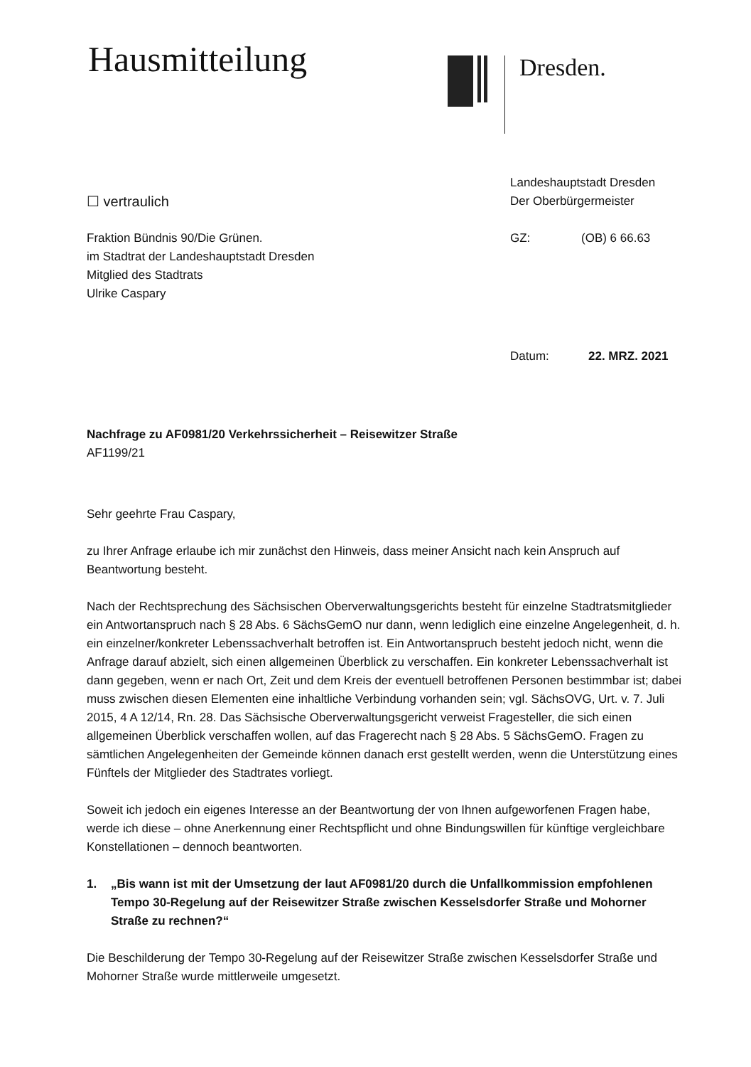Hausmitteilung Dresden.
Landeshauptstadt Dresden
Der Oberbürgermeister
GZ: (OB) 6 66.63
Datum: 22. MRZ. 2021
☐ vertraulich
Fraktion Bündnis 90/Die Grünen.
im Stadtrat der Landeshauptstadt Dresden
Mitglied des Stadtrats
Ulrike Caspary
Nachfrage zu AF0981/20 Verkehrssicherheit – Reisewitzer Straße
AF1199/21
Sehr geehrte Frau Caspary,
zu Ihrer Anfrage erlaube ich mir zunächst den Hinweis, dass meiner Ansicht nach kein Anspruch auf Beantwortung besteht.
Nach der Rechtsprechung des Sächsischen Oberverwaltungsgerichts besteht für einzelne Stadtratsmitglieder ein Antwortanspruch nach § 28 Abs. 6 SächsGemO nur dann, wenn lediglich eine einzelne Angelegenheit, d. h. ein einzelner/konkreter Lebenssachverhalt betroffen ist. Ein Antwortanspruch besteht jedoch nicht, wenn die Anfrage darauf abzielt, sich einen allgemeinen Überblick zu verschaffen. Ein konkreter Lebenssachverhalt ist dann gegeben, wenn er nach Ort, Zeit und dem Kreis der eventuell betroffenen Personen bestimmbar ist; dabei muss zwischen diesen Elementen eine inhaltliche Verbindung vorhanden sein; vgl. SächsOVG, Urt. v. 7. Juli 2015, 4 A 12/14, Rn. 28. Das Sächsische Oberverwaltungsgericht verweist Fragesteller, die sich einen allgemeinen Überblick verschaffen wollen, auf das Fragerecht nach § 28 Abs. 5 SächsGemO. Fragen zu sämtlichen Angelegenheiten der Gemeinde können danach erst gestellt werden, wenn die Unterstützung eines Fünftels der Mitglieder des Stadtrates vorliegt.
Soweit ich jedoch ein eigenes Interesse an der Beantwortung der von Ihnen aufgeworfenen Fragen habe, werde ich diese – ohne Anerkennung einer Rechtspflicht und ohne Bindungswillen für künftige vergleichbare Konstellationen – dennoch beantworten.
1. „Bis wann ist mit der Umsetzung der laut AF0981/20 durch die Unfallkommission empfohlenen Tempo 30-Regelung auf der Reisewitzer Straße zwischen Kesselsdorfer Straße und Mohorner Straße zu rechnen?“
Die Beschilderung der Tempo 30-Regelung auf der Reisewitzer Straße zwischen Kesselsdorfer Straße und Mohorner Straße wurde mittlerweile umgesetzt.